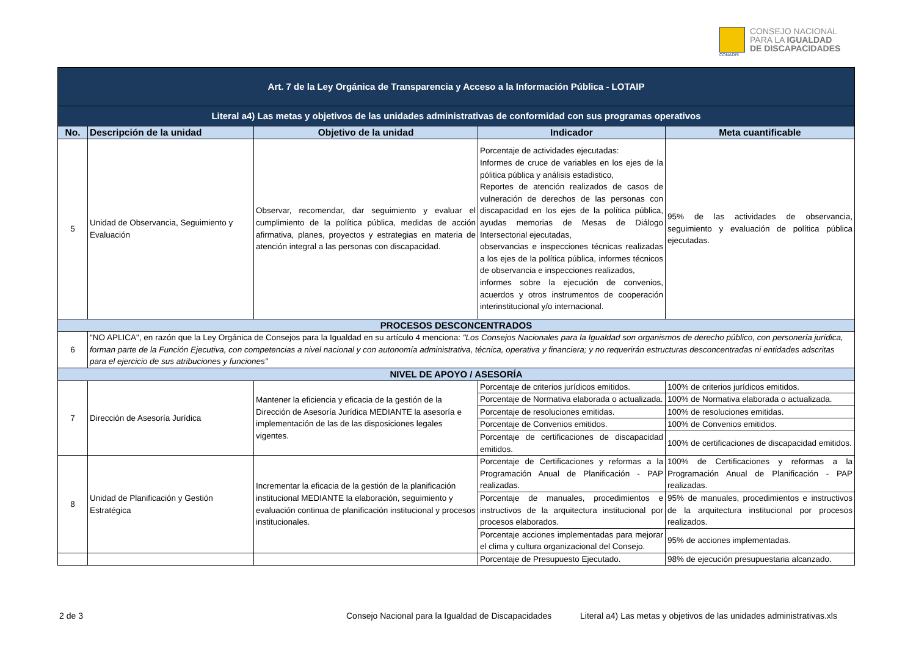CONADIS
CONSEJO NACIONAL
PARA LA IGUALDAD
DE DISCAPACIDADES
| Art. 7 de la Ley Orgánica de Transparencia y Acceso a la Información Pública - LOTAIP | | | | |
| Literal a4) Las metas y objetivos de las unidades administrativas de conformidad con sus programas operativos | | | | |
| No. | Descripción de la unidad | Objetivo de la unidad | Indicador | Meta cuantificable |
| 5 | Unidad de Observancia, Seguimiento y Evaluación | Observar, recomendar, dar seguimiento y evaluar el cumplimiento de la política pública, medidas de acción afirmativa, planes, proyectos y estrategias en materia de atención integral a las personas con discapacidad. | Porcentaje de actividades ejecutadas: Informes de cruce de variables en los ejes de la pólitica pública y análisis estadistico, Reportes de atención realizados de casos de vulneración de derechos de las personas con discapacidad en los ejes de la política pública, ayudas memorias de Mesas de Diálogo Intersectorial ejecutadas, observancias e inspecciones técnicas realizadas a los ejes de la política pública, informes técnicos de observancia e inspecciones realizados, informes sobre la ejecución de convenios, acuerdos y otros instrumentos de cooperación interinstitucional y/o internacional. | 95% de las actividades de observancia, seguimiento y evaluación de política pública ejecutadas. |
| PROCESOS DESCONCENTRADOS | | | | |
| 6 | "NO APLICA", en razón que la Ley Orgánica de Consejos para la Igualdad en su artículo 4 menciona: "Los Consejos Nacionales para la Igualdad son organismos de derecho público, con personería jurídica, forman parte de la Función Ejecutiva, con competencias a nivel nacional y con autonomía administrativa, técnica, operativa y financiera; y no requerirán estructuras desconcentradas ni entidades adscritas para el ejercicio de sus atribuciones y funciones" | | | |
| NIVEL DE APOYO / ASESORÍA | | | | |
| 7 | Dirección de Asesoría Jurídica | Mantener la eficiencia y eficacia de la gestión de la Dirección de Asesoría Jurídica MEDIANTE la asesoría e implementación de las de las disposiciones legales vigentes. | Porcentaje de criterios jurídicos emitidos. | 100% de criterios jurídicos emitidos. |
| | | | Porcentaje de Normativa elaborada o actualizada. | 100% de Normativa elaborada o actualizada. |
| | | | Porcentaje de resoluciones emitidas. | 100% de resoluciones emitidas. |
| | | | Porcentaje de Convenios emitidos. | 100% de Convenios emitidos. |
| | | | Porcentaje de certificaciones de discapacidad emitidos. | 100% de certificaciones de discapacidad emitidos. |
| 8 | Unidad de Planificación y Gestión Estratégica | Incrementar la eficacia de la gestión de la planificación institucional MEDIANTE la elaboración, seguimiento y evaluación continua de planificación institucional y procesos institucionales. | Porcentaje de Certificaciones y reformas a la Programación Anual de Planificación - PAP realizadas. | 100% de Certificaciones y reformas a la Programación Anual de Planificación - PAP realizadas. |
| | | | Porcentaje de manuales, procedimientos e instructivos de la arquitectura institucional por procesos elaborados. | 95% de manuales, procedimientos e instructivos de la arquitectura institucional por procesos realizados. |
| | | | Porcentaje acciones implementadas para mejorar el clima y cultura organizacional del Consejo. | 95% de acciones implementadas. |
| | | | Porcentaje de Presupuesto Ejecutado. | 98% de ejecución presupuestaria alcanzado. |
2 de 3
Consejo Nacional para la Igualdad de Discapacidades
Literal a4) Las metas y objetivos de las unidades administrativas.xls